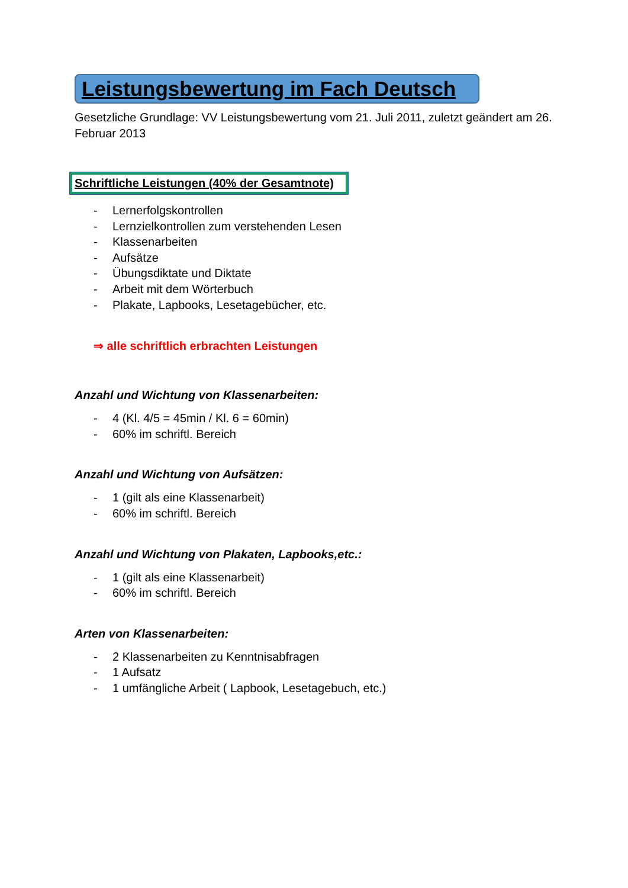Leistungsbewertung im Fach Deutsch
Gesetzliche Grundlage: VV Leistungsbewertung vom 21. Juli 2011, zuletzt geändert am 26. Februar 2013
Schriftliche Leistungen (40% der Gesamtnote)
- Lernerfolgskontrollen
- Lernzielkontrollen zum verstehenden Lesen
- Klassenarbeiten
- Aufsätze
- Übungsdiktate und Diktate
- Arbeit mit dem Wörterbuch
- Plakate, Lapbooks, Lesetagebücher, etc.
⇒ alle schriftlich erbrachten Leistungen
Anzahl und Wichtung von Klassenarbeiten:
- 4 (Kl. 4/5 = 45min / Kl. 6 = 60min)
- 60% im schriftl. Bereich
Anzahl und Wichtung von Aufsätzen:
- 1 (gilt als eine Klassenarbeit)
- 60% im schriftl. Bereich
Anzahl und Wichtung von Plakaten, Lapbooks,etc.:
- 1 (gilt als eine Klassenarbeit)
- 60% im schriftl. Bereich
Arten von Klassenarbeiten:
- 2 Klassenarbeiten zu Kenntnisabfragen
- 1 Aufsatz
- 1 umfängliche Arbeit ( Lapbook, Lesetagebuch, etc.)